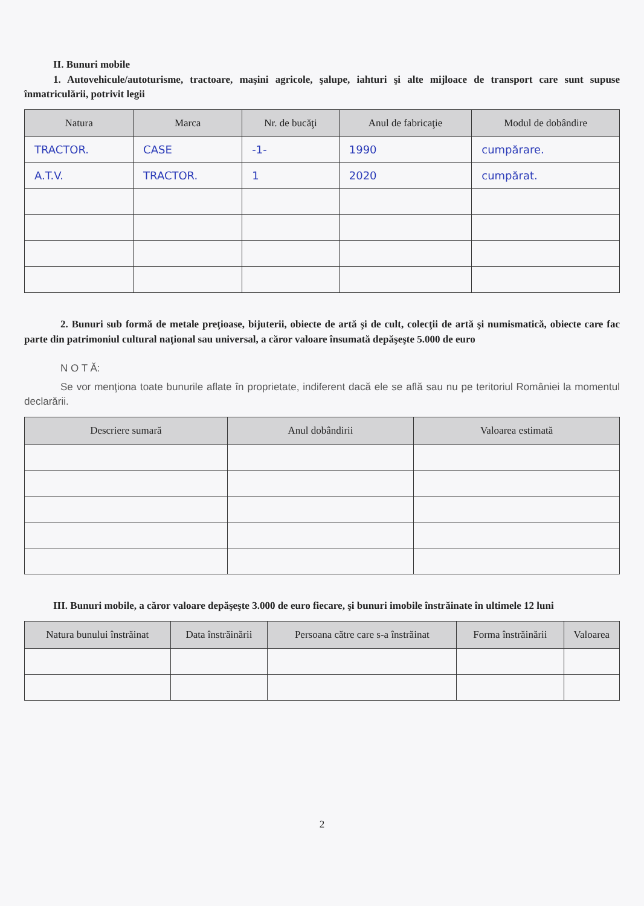II. Bunuri mobile
1. Autovehicule/autoturisme, tractoare, maşini agricole, şalupe, iahturi şi alte mijloace de transport care sunt supuse înmatriculării, potrivit legii
| Natura | Marca | Nr. de bucăţi | Anul de fabricaţie | Modul de dobândire |
| --- | --- | --- | --- | --- |
| TRACTOR. | CASE | -1- | 1990 | cumpărare. |
| A.T.V. | TRACTOR. | 1 | 2020 | cumpărat. |
2. Bunuri sub formă de metale preţioase, bijuterii, obiecte de artă şi de cult, colecţii de artă şi numismatică, obiecte care fac parte din patrimoniul cultural naţional sau universal, a căror valoare însumată depăşeşte 5.000 de euro
N O T Ă:
Se vor menţiona toate bunurile aflate în proprietate, indiferent dacă ele se află sau nu pe teritoriul României la momentul declarării.
| Descriere sumară | Anul dobândirii | Valoarea estimată |
| --- | --- | --- |
III. Bunuri mobile, a căror valoare depăşeşte 3.000 de euro fiecare, şi bunuri imobile înstrăinate în ultimele 12 luni
| Natura bunului înstrăinat | Data înstrăinării | Persoana către care s-a înstrăinat | Forma înstrăinării | Valoarea |
| --- | --- | --- | --- | --- |
2